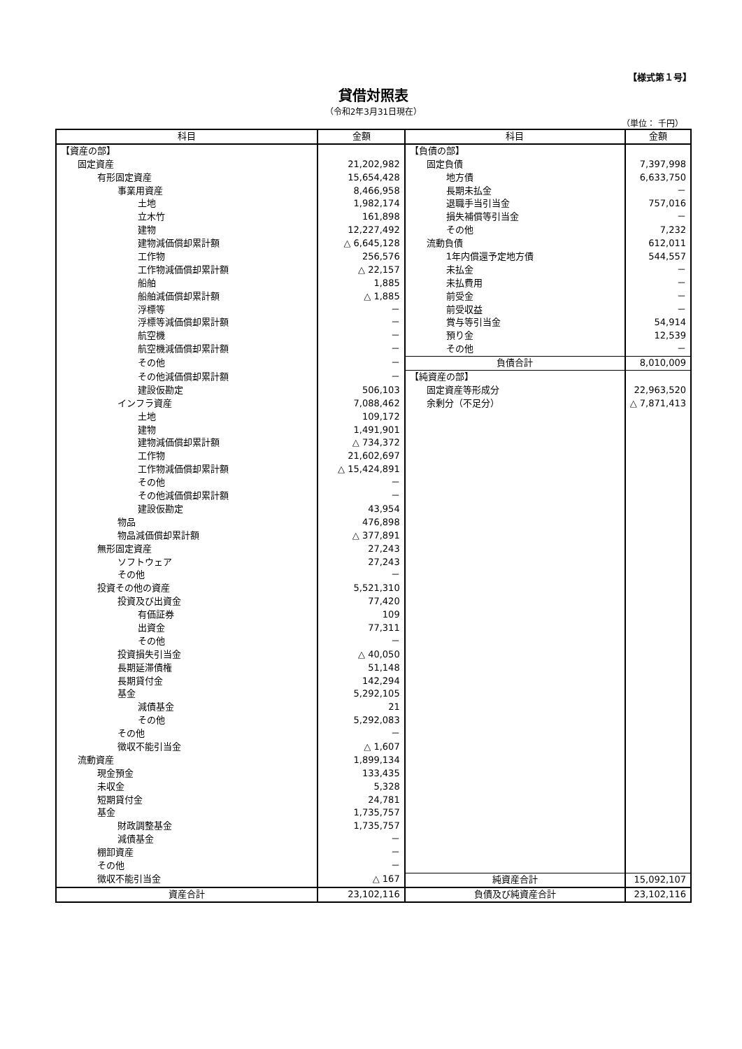【様式第１号】
貸借対照表
（令和2年3月31日現在）
（単位： 千円）
| 科目 | 金額 | 科目 | 金額 |
| --- | --- | --- | --- |
| 【資産の部】 | | 【負債の部】 | |
| 固定資産 | 21,202,982 | 固定負債 | 7,397,998 |
| 有形固定資産 | 15,654,428 | 地方債 | 6,633,750 |
| 事業用資産 | 8,466,958 | 長期未払金 | － |
| 土地 | 1,982,174 | 退職手当引当金 | 757,016 |
| 立木竹 | 161,898 | 損失補償等引当金 | － |
| 建物 | 12,227,492 | その他 | 7,232 |
| 建物減価償却累計額 | △ 6,645,128 | 流動負債 | 612,011 |
| 工作物 | 256,576 | 1年内償還予定地方債 | 544,557 |
| 工作物減価償却累計額 | △ 22,157 | 未払金 | － |
| 船舶 | 1,885 | 未払費用 | － |
| 船舶減価償却累計額 | △ 1,885 | 前受金 | － |
| 浮標等 | － | 前受収益 | － |
| 浮標等減価償却累計額 | － | 賞与等引当金 | 54,914 |
| 航空機 | － | 預り金 | 12,539 |
| 航空機減価償却累計額 | － | その他 | － |
| その他 | － | 負債合計 | 8,010,009 |
| その他減価償却累計額 | － | 【純資産の部】 | |
| 建設仮勘定 | 506,103 | 固定資産等形成分 | 22,963,520 |
| インフラ資産 | 7,088,462 | 余剰分（不足分） | △ 7,871,413 |
| 土地 | 109,172 | | |
| 建物 | 1,491,901 | | |
| 建物減価償却累計額 | △ 734,372 | | |
| 工作物 | 21,602,697 | | |
| 工作物減価償却累計額 | △ 15,424,891 | | |
| その他 | － | | |
| その他減価償却累計額 | － | | |
| 建設仮勘定 | 43,954 | | |
| 物品 | 476,898 | | |
| 物品減価償却累計額 | △ 377,891 | | |
| 無形固定資産 | 27,243 | | |
| ソフトウェア | 27,243 | | |
| その他 | － | | |
| 投資その他の資産 | 5,521,310 | | |
| 投資及び出資金 | 77,420 | | |
| 有価証券 | 109 | | |
| 出資金 | 77,311 | | |
| その他 | － | | |
| 投資損失引当金 | △ 40,050 | | |
| 長期延滞債権 | 51,148 | | |
| 長期貸付金 | 142,294 | | |
| 基金 | 5,292,105 | | |
| 減債基金 | 21 | | |
| その他 | 5,292,083 | | |
| その他 | － | | |
| 徴収不能引当金 | △ 1,607 | | |
| 流動資産 | 1,899,134 | | |
| 現金預金 | 133,435 | | |
| 未収金 | 5,328 | | |
| 短期貸付金 | 24,781 | | |
| 基金 | 1,735,757 | | |
| 財政調整基金 | 1,735,757 | | |
| 減債基金 | － | | |
| 棚卸資産 | － | | |
| その他 | － | | |
| 徴収不能引当金 | △ 167 | 純資産合計 | 15,092,107 |
| 資産合計 | 23,102,116 | 負債及び純資産合計 | 23,102,116 |